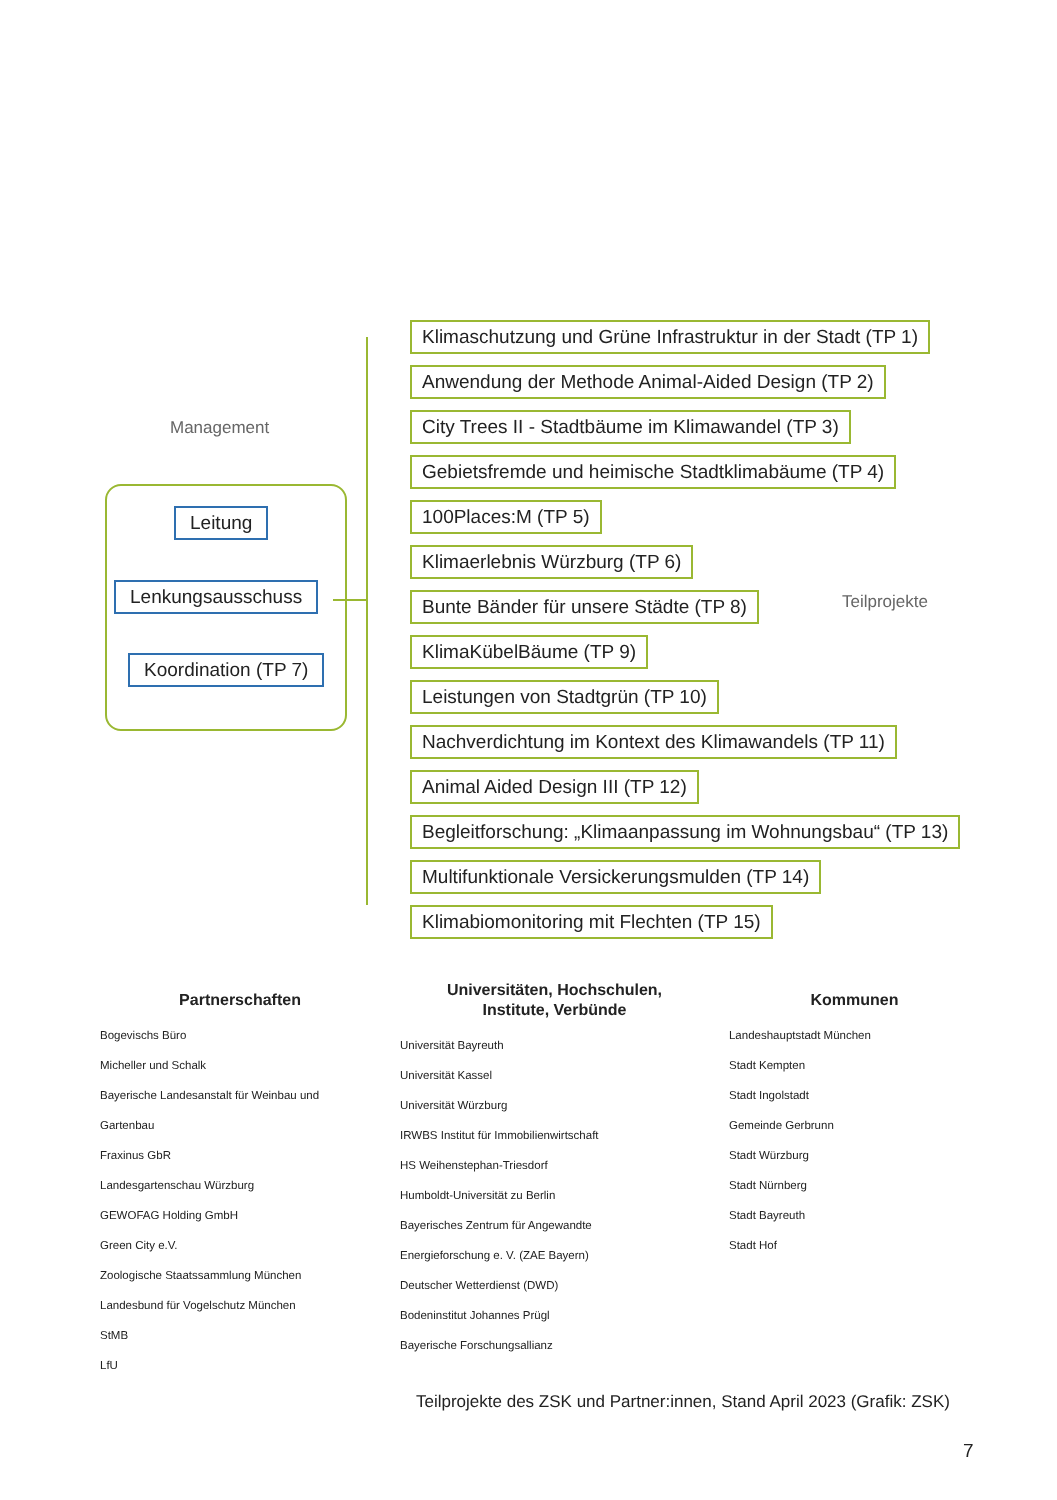Management
Leitung
Lenkungsausschuss
Koordination (TP 7)
Klimaschutzung und Grüne Infrastruktur in der Stadt (TP 1)
Anwendung der Methode Animal-Aided Design (TP 2)
City Trees II - Stadtbäume im Klimawandel (TP 3)
Gebietsfremde und heimische Stadtklimabäume (TP 4)
100Places:M (TP 5)
Klimaerlebnis Würzburg (TP 6)
Bunte Bänder für unsere Städte (TP 8)
KlimaKübelBäume (TP 9)
Leistungen von Stadtgrün (TP 10)
Nachverdichtung im Kontext des Klimawandels (TP 11)
Animal Aided Design III (TP 12)
Begleitforschung: „Klimaanpassung im Wohnungsbau“ (TP 13)
Multifunktionale Versickerungsmulden (TP 14)
Klimabiomonitoring mit Flechten (TP 15)
Teilprojekte
Partnerschaften
Bogevischs Büro
Micheller und Schalk
Bayerische Landesanstalt für Weinbau und
Gartenbau
Fraxinus GbR
Landesgartenschau Würzburg
GEWOFAG Holding GmbH
Green City e.V.
Zoologische Staatssammlung München
Landesbund für Vogelschutz München
StMB
LfU
Universitäten, Hochschulen,
Institute, Verbünde
Universität Bayreuth
Universität Kassel
Universität Würzburg
IRWBS Institut für Immobilienwirtschaft
HS Weihenstephan-Triesdorf
Humboldt-Universität zu Berlin
Bayerisches Zentrum für Angewandte
Energieforschung e. V. (ZAE Bayern)
Deutscher Wetterdienst (DWD)
Bodeninstitut Johannes Prügl
Bayerische Forschungsallianz
Kommunen
Landeshauptstadt München
Stadt Kempten
Stadt Ingolstadt
Gemeinde Gerbrunn
Stadt Würzburg
Stadt Nürnberg
Stadt Bayreuth
Stadt Hof
Teilprojekte des ZSK und Partner:innen, Stand April 2023 (Grafik: ZSK)
7